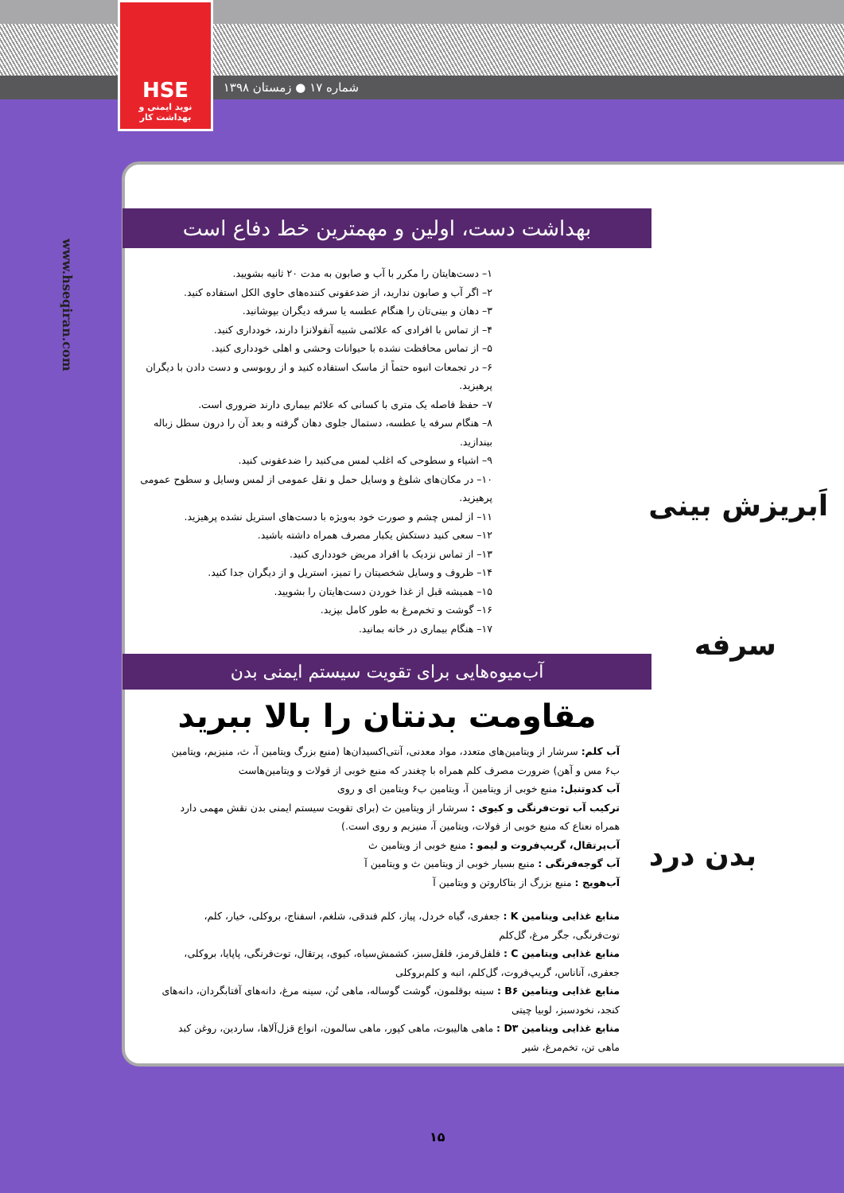شماره ۱۷ ● زمستان ۱۳۹۸
HSE
نوید ایمنی و بهداشت کار
www.hseqiran.com
بهداشت دست، اولین و مهمترین خط دفاع است
۱– دست‌هایتان را مکرر با آب و صابون به مدت ۲۰ ثانیه بشویید.
۲– اگر آب و صابون ندارید، از ضدعفونی کننده‌های حاوی الکل استفاده کنید.
۳– دهان و بینی‌تان را هنگام عطسه یا سرفه دیگران بپوشانید.
۴– از تماس با افرادی که علائمی شبیه آنفولانزا دارند، خودداری کنید.
۵– از تماس محافظت نشده با حیوانات وحشی و اهلی خودداری کنید.
۶– در تجمعات انبوه حتماً از ماسک استفاده کنید و از روبوسی و دست دادن با دیگران پرهیزید.
۷– حفظ فاصله یک متری با کسانی که علائم بیماری دارند ضروری است.
۸– هنگام سرفه یا عطسه، دستمال جلوی دهان گرفته و بعد آن را درون سطل زباله بیندازید.
۹– اشیاء و سطوحی که اغلب لمس می‌کنید را ضدعفونی کنید.
۱۰– در مکان‌های شلوغ و وسایل حمل و نقل عمومی از لمس وسایل و سطوح عمومی پرهیزید.
۱۱– از لمس چشم و صورت خود به‌ویژه با دست‌های استریل نشده پرهیزید.
۱۲– سعی کنید دستکش یکبار مصرف همراه داشته باشید.
۱۳– از تماس نزدیک با افراد مریض خودداری کنید.
۱۴– ظروف و وسایل شخصیتان را تمیز، استریل و از دیگران جدا کنید.
۱۵– همیشه قبل از غذا خوردن دست‌هایتان را بشویید.
۱۶– گوشت و تخم‌مرغ به طور کامل بپزید.
۱۷– هنگام بیماری در خانه بمانید.
آب‌میوه‌هایی برای تقویت سیستم ایمنی بدن
مقاومت بدنتان را بالا ببرید
آب کلم: سرشار از ویتامین‌های متعدد، مواد معدنی، آنتی‌اکسیدان‌ها (منبع بزرگ ویتامین آ، ث، منیزیم، ویتامین ب۶ مس و آهن) ضرورت مصرف کلم همراه با چغندر که منبع خوبی از فولات و ویتامین‌هاست
آب کدوتنبل: منبع خوبی از ویتامین آ، ویتامین ب۶ ویتامین ای و روی
ترکیب آب توت‌فرنگی و کیوی : سرشار از ویتامین ث (برای تقویت سیستم ایمنی بدن نقش مهمی دارد همراه نعناع که منبع خوبی از فولات، ویتامین آ، منیزیم و روی است.)
آب‌پرتقال، گریپ‌فروت و لیمو : منبع خوبی از ویتامین ث
آب گوجه‌فرنگی : منبع بسیار خوبی از ویتامین ث و ویتامین آ
آب‌هویج : منبع بزرگ از بتاکاروتن و ویتامین آ
منابع غذایی ویتامین K : جعفری، گیاه خردل، پیاز، کلم فندقی، شلغم، اسفناج، بروکلی، خیار، کلم، توت‌فرنگی، جگر مرغ، گل‌کلم
منابع غذایی ویتامین C : فلفل‌قرمز، فلفل‌سبز، کشمش‌سیاه، کیوی، پرتقال، توت‌فرنگی، پاپایا، بروکلی، جعفری، آناناس، گریپ‌فروت، گل‌کلم، انبه و کلم‌بروکلی
منابع غذایی ویتامین B۶ : سینه بوقلمون، گوشت گوساله، ماهی تُن، سینه مرغ، دانه‌های آفتابگردان، دانه‌های کنجد، نخودسبز، لوبیا چیتی
منابع غذایی ویتامین D۳ : ماهی هالیبوت، ماهی کپور، ماهی سالمون، انواع قزل‌آلاها، ساردین، روغن کبد ماهی تن، تخم‌مرغ، شیر
اَبریزش بینی
سرفه
بدن درد
۱۵